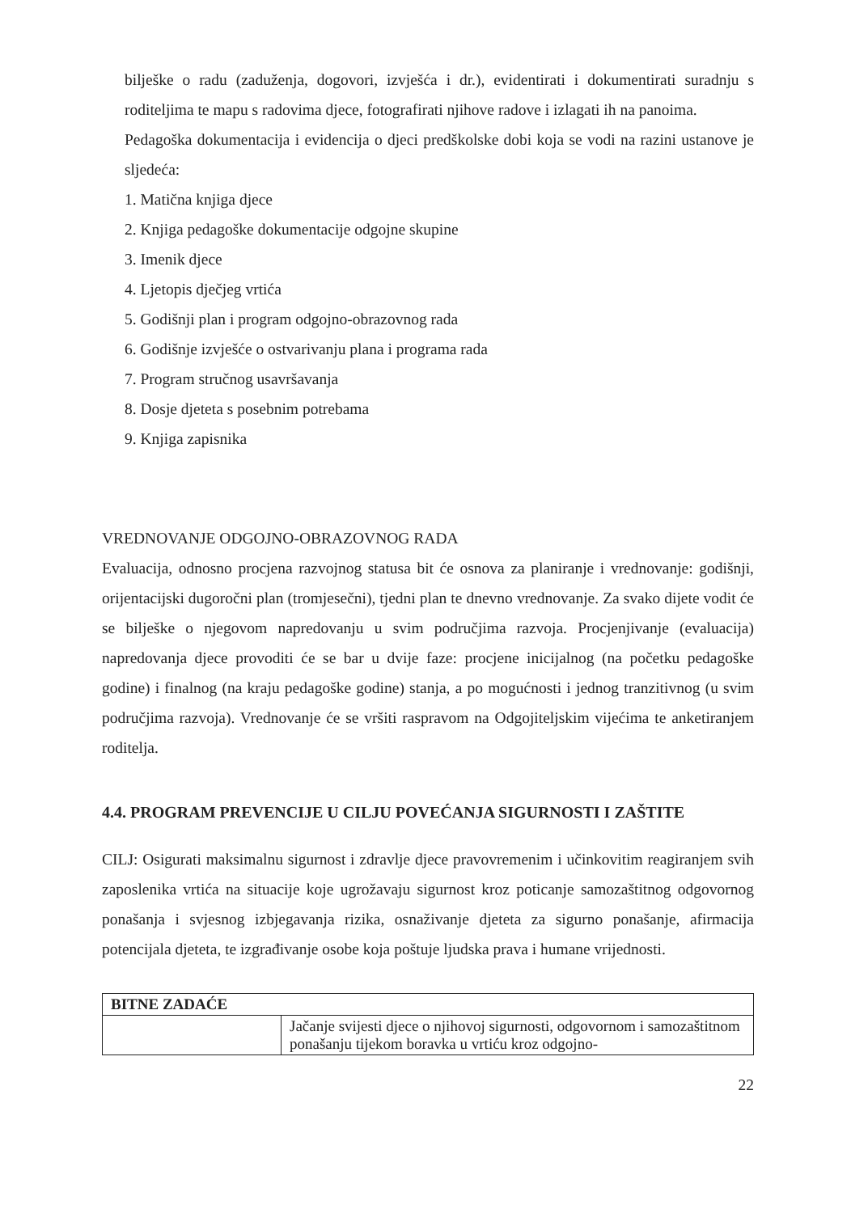bilješke o radu (zaduženja, dogovori, izvješća i dr.), evidentirati i dokumentirati suradnju s roditeljima te mapu s radovima djece, fotografirati njihove radove i izlagati ih na panoima.
Pedagoška dokumentacija i evidencija o djeci predškolske dobi koja se vodi na razini ustanove je sljedeća:
1. Matična knjiga djece
2. Knjiga pedagoške dokumentacije odgojne skupine
3. Imenik djece
4. Ljetopis dječjeg vrtića
5. Godišnji plan i program odgojno-obrazovnog rada
6. Godišnje izvješće o ostvarivanju plana i programa rada
7. Program stručnog usavršavanja
8. Dosje djeteta s posebnim potrebama
9. Knjiga zapisnika
VREDNOVANJE ODGOJNO-OBRAZOVNOG RADA
Evaluacija, odnosno procjena razvojnog statusa bit će osnova za planiranje i vrednovanje: godišnji, orijentacijski dugoročni plan (tromjesečni), tjedni plan te dnevno vrednovanje. Za svako dijete vodit će se bilješke o njegovom napredovanju u svim područjima razvoja. Procjenjivanje (evaluacija) napredovanja djece provoditi će se bar u dvije faze: procjene inicijalnog (na početku pedagoške godine) i finalnog (na kraju pedagoške godine) stanja, a po mogućnosti i jednog tranzitivnog (u svim područjima razvoja). Vrednovanje će se vršiti raspravom na Odgojiteljskim vijećima te anketiranjem roditelja.
4.4. PROGRAM PREVENCIJE U CILJU POVEĆANJA SIGURNOSTI I ZAŠTITE
CILJ: Osigurati maksimalnu sigurnost i zdravlje djece pravovremenim i učinkovitim reagiranjem svih zaposlenika vrtića na situacije koje ugrožavaju sigurnost kroz poticanje samozaštitnog odgovornog ponašanja i svjesnog izbjegavanja rizika, osnaživanje djeteta za sigurno ponašanje, afirmacija potencijala djeteta, te izgrađivanje osobe koja poštuje ljudska prava i humane vrijednosti.
| BITNE ZADAĆE | |
| --- | --- |
| | Jačanje svijesti djece o njihovoj sigurnosti, odgovornom i samozaštitnom ponašanju tijekom boravka u vrtiću kroz odgojno- |
22